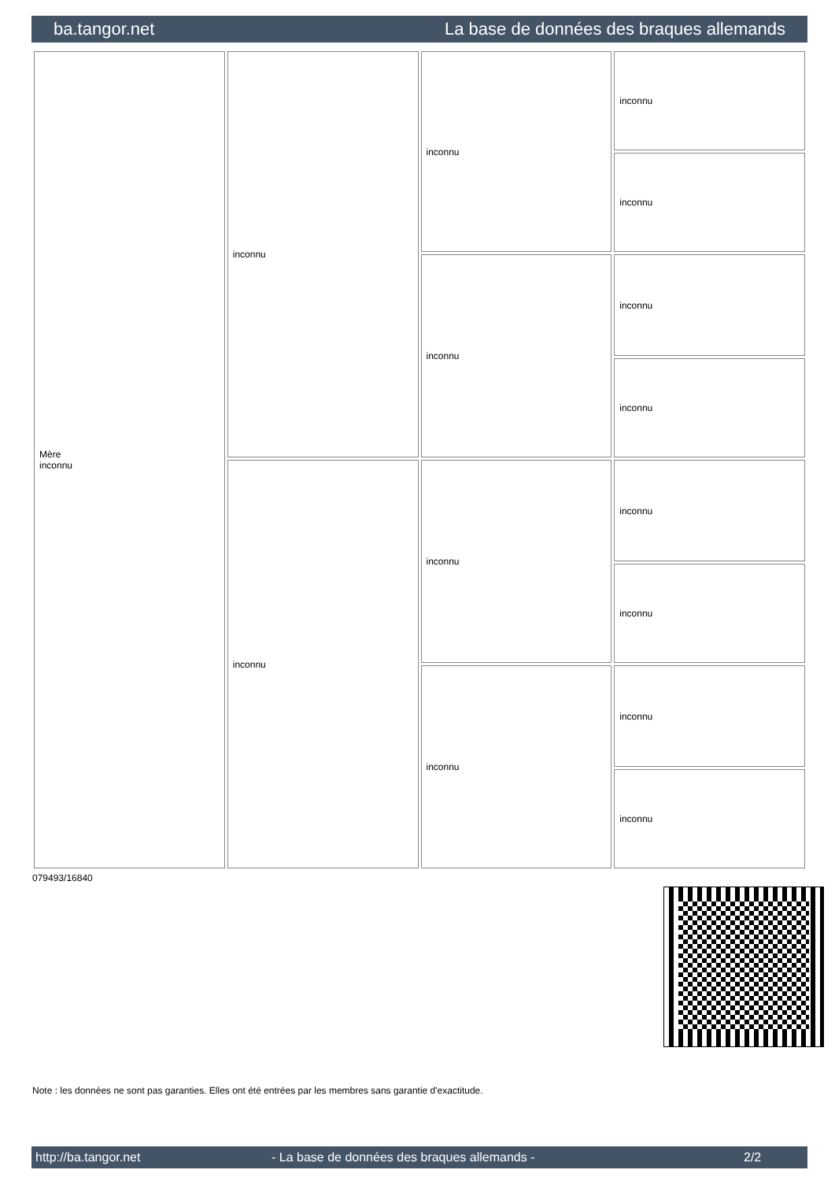ba.tangor.net La base de données des braques allemands
| Mère inconnu | inconnu | inconnu | inconnu |
| | | | inconnu |
| | | inconnu | inconnu |
| | | | inconnu |
| | inconnu | inconnu | inconnu |
| | | | inconnu |
| | | inconnu | inconnu |
| | | | inconnu |
079493/16840
Note : les données ne sont pas garanties. Elles ont été entrées par les membres sans garantie d'exactitude.
http://ba.tangor.net - La base de données des braques allemands - 2/2